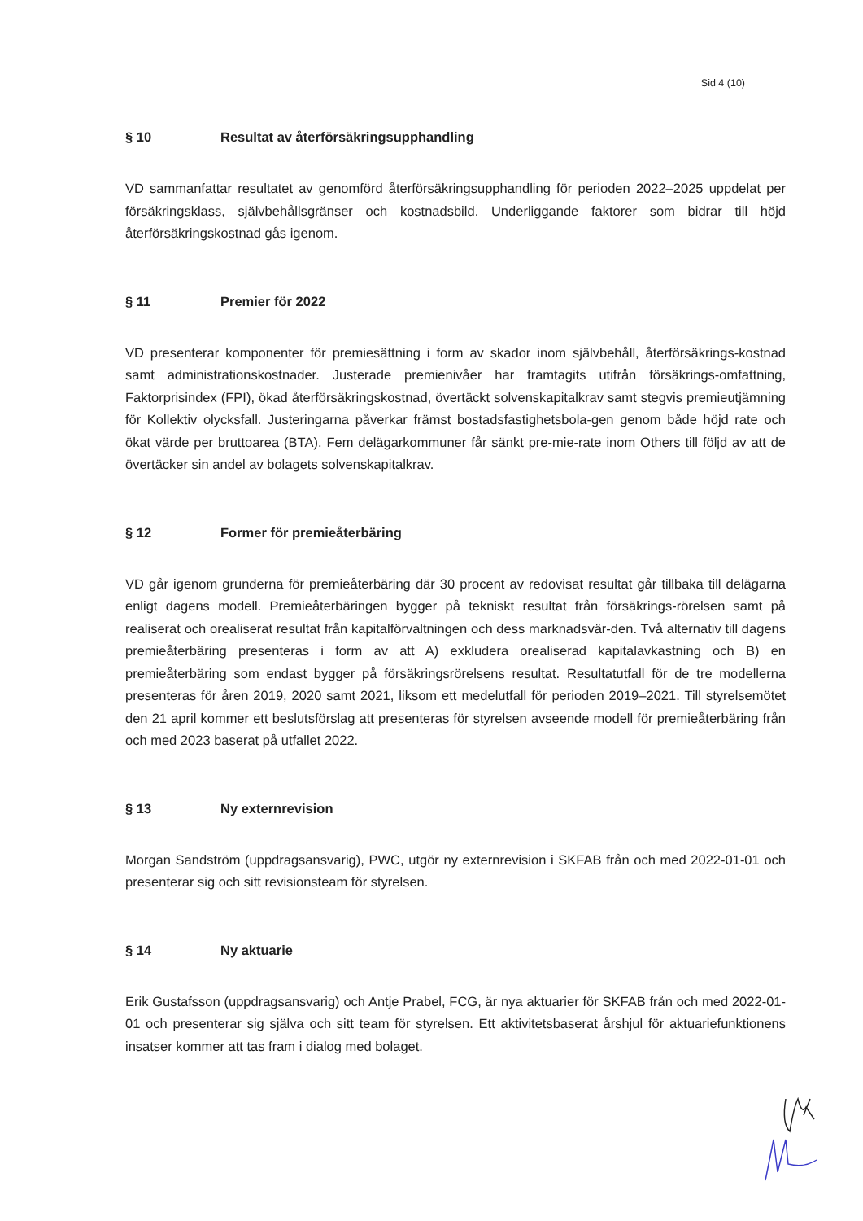Sid 4 (10)
§ 10 Resultat av återförsäkringsupphandling
VD sammanfattar resultatet av genomförd återförsäkringsupphandling för perioden 2022–2025 uppdelat per försäkringsklass, självbehållsgränser och kostnadsbild. Underliggande faktorer som bidrar till höjd återförsäkringskostnad gås igenom.
§ 11 Premier för 2022
VD presenterar komponenter för premiesättning i form av skador inom självbehåll, återförsäkrings-kostnad samt administrationskostnader. Justerade premienivåer har framtagits utifrån försäkrings-omfattning, Faktorprisindex (FPI), ökad återförsäkringskostnad, övertäckt solvenskapitalkrav samt stegvis premieutjämning för Kollektiv olycksfall. Justeringarna påverkar främst bostadsfastighetsbola-gen genom både höjd rate och ökat värde per bruttoarea (BTA). Fem delägarkommuner får sänkt pre-mie-rate inom Others till följd av att de övertäcker sin andel av bolagets solvenskapitalkrav.
§ 12 Former för premieåterbäring
VD går igenom grunderna för premieåterbäring där 30 procent av redovisat resultat går tillbaka till delägarna enligt dagens modell. Premieåterbäringen bygger på tekniskt resultat från försäkrings-rörelsen samt på realiserat och orealiserat resultat från kapitalförvaltningen och dess marknadsvär-den. Två alternativ till dagens premieåterbäring presenteras i form av att A) exkludera orealiserad kapitalavkastning och B) en premieåterbäring som endast bygger på försäkringsrörelsens resultat. Resultatutfall för de tre modellerna presenteras för åren 2019, 2020 samt 2021, liksom ett medelutfall för perioden 2019–2021. Till styrelsemötet den 21 april kommer ett beslutsförslag att presenteras för styrelsen avseende modell för premieåterbäring från och med 2023 baserat på utfallet 2022.
§ 13 Ny externrevision
Morgan Sandström (uppdragsansvarig), PWC, utgör ny externrevision i SKFAB från och med 2022-01-01 och presenterar sig och sitt revisionsteam för styrelsen.
§ 14 Ny aktuarie
Erik Gustafsson (uppdragsansvarig) och Antje Prabel, FCG, är nya aktuarier för SKFAB från och med 2022-01-01 och presenterar sig själva och sitt team för styrelsen. Ett aktivitetsbaserat årshjul för aktuariefunktionens insatser kommer att tas fram i dialog med bolaget.